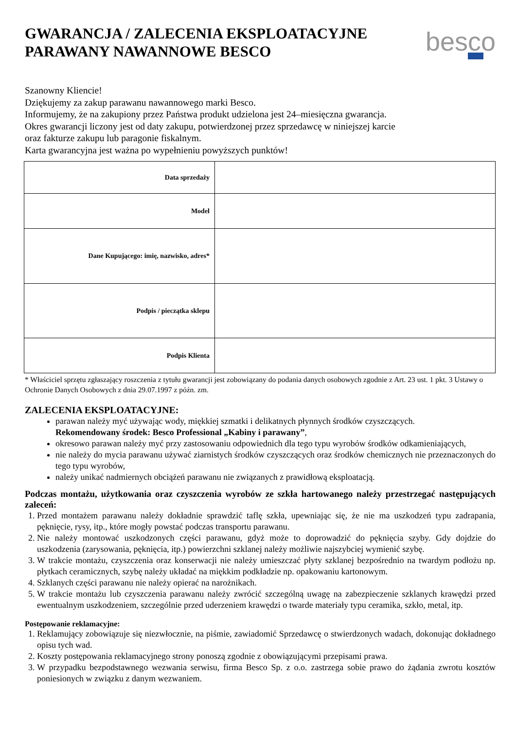GWARANCJA / ZALECENIA EKSPLOATACYJNE
PARAWANY NAWANNOWE BESCO
besco
Szanowny Kliencie!
Dziękujemy za zakup parawanu nawannowego marki Besco.
Informujemy, że na zakupiony przez Państwa produkt udzielona jest 24–miesięczna gwarancja.
Okres gwarancji liczony jest od daty zakupu, potwierdzonej przez sprzedawcę w niniejszej karcie
oraz fakturze zakupu lub paragonie fiskalnym.
Karta gwarancyjna jest ważna po wypełnieniu powyższych punktów!
| Data sprzedaży | |
| Model | |
| Dane Kupującego: imię, nazwisko, adres* | |
| Podpis / pieczątka sklepu | |
| Podpis Klienta | |
* Właściciel sprzętu zgłaszający roszczenia z tytułu gwarancji jest zobowiązany do podania danych osobowych zgodnie z Art. 23 ust. 1 pkt. 3 Ustawy o Ochronie Danych Osobowych z dnia 29.07.1997 z późn. zm.
ZALECENIA EKSPLOATACYJNE:
parawan należy myć używając wody, miękkiej szmatki i delikatnych płynnych środków czyszczących.
Rekomendowany środek: Besco Professional „Kabiny i parawany”,
okresowo parawan należy myć przy zastosowaniu odpowiednich dla tego typu wyrobów środków odkamieniających,
nie należy do mycia parawanu używać ziarnistych środków czyszczących oraz środków chemicznych nie przeznaczonych do tego typu wyrobów,
należy unikać nadmiernych obciążeń parawanu nie związanych z prawidłową eksploatacją.
Podczas montażu, użytkowania oraz czyszczenia wyrobów ze szkła hartowanego należy przestrzegać następujących zaleceń:
1. Przed montażem parawanu należy dokładnie sprawdzić taflę szkła, upewniając się, że nie ma uszkodzeń typu zadrapania, pęknięcie, rysy, itp., które mogły powstać podczas transportu parawanu.
2. Nie należy montować uszkodzonych części parawanu, gdyż może to doprowadzić do pęknięcia szyby. Gdy dojdzie do uszkodzenia (zarysowania, pęknięcia, itp.) powierzchni szklanej należy możliwie najszybciej wymienić szybę.
3. W trakcie montażu, czyszczenia oraz konserwacji nie należy umieszczać płyty szklanej bezpośrednio na twardym podłożu np. płytkach ceramicznych, szybę należy układać na miękkim podkładzie np. opakowaniu kartonowym.
4. Szklanych części parawanu nie należy opierać na narożnikach.
5. W trakcie montażu lub czyszczenia parawanu należy zwrócić szczególną uwagę na zabezpieczenie szklanych krawędzi przed ewentualnym uszkodzeniem, szczególnie przed uderzeniem krawędzi o twarde materiały typu ceramika, szkło, metal, itp.
Postępowanie reklamacyjne:
1. Reklamujący zobowiązuje się niezwłocznie, na piśmie, zawiadomić Sprzedawcę o stwierdzonych wadach, dokonując dokładnego opisu tych wad.
2. Koszty postępowania reklamacyjnego strony ponoszą zgodnie z obowiązującymi przepisami prawa.
3. W przypadku bezpodstawnego wezwania serwisu, firma Besco Sp. z o.o. zastrzega sobie prawo do żądania zwrotu kosztów poniesionych w związku z danym wezwaniem.